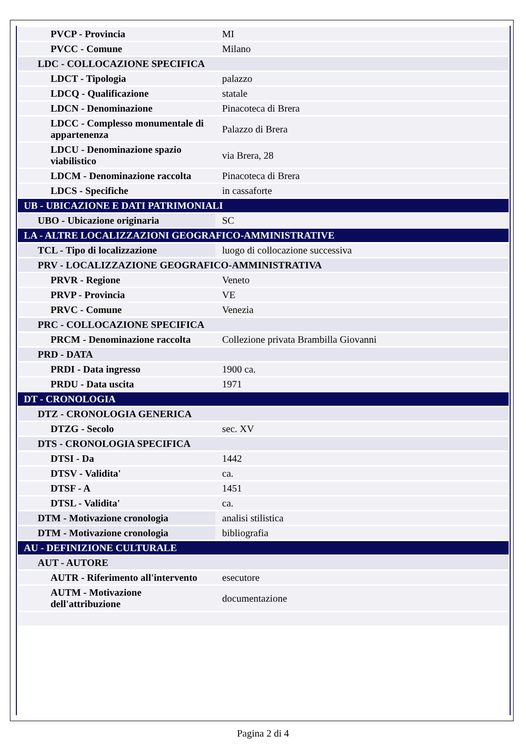| PVCP - Provincia | MI |
| PVCC - Comune | Milano |
| LDC - COLLOCAZIONE SPECIFICA | |
| LDCT - Tipologia | palazzo |
| LDCQ - Qualificazione | statale |
| LDCN - Denominazione | Pinacoteca di Brera |
| LDCC - Complesso monumentale di appartenenza | Palazzo di Brera |
| LDCU - Denominazione spazio viabilistico | via Brera, 28 |
| LDCM - Denominazione raccolta | Pinacoteca di Brera |
| LDCS - Specifiche | in cassaforte |
| UB - UBICAZIONE E DATI PATRIMONIALI | |
| UBO - Ubicazione originaria | SC |
| LA - ALTRE LOCALIZZAZIONI GEOGRAFICO-AMMINISTRATIVE | |
| TCL - Tipo di localizzazione | luogo di collocazione successiva |
| PRV - LOCALIZZAZIONE GEOGRAFICO-AMMINISTRATIVA | |
| PRVR - Regione | Veneto |
| PRVP - Provincia | VE |
| PRVC - Comune | Venezia |
| PRC - COLLOCAZIONE SPECIFICA | |
| PRCM - Denominazione raccolta | Collezione privata Brambilla Giovanni |
| PRD - DATA | |
| PRDI - Data ingresso | 1900 ca. |
| PRDU - Data uscita | 1971 |
| DT - CRONOLOGIA | |
| DTZ - CRONOLOGIA GENERICA | |
| DTZG - Secolo | sec. XV |
| DTS - CRONOLOGIA SPECIFICA | |
| DTSI - Da | 1442 |
| DTSV - Validita' | ca. |
| DTSF - A | 1451 |
| DTSL - Validita' | ca. |
| DTM - Motivazione cronologia | analisi stilistica |
| DTM - Motivazione cronologia | bibliografia |
| AU - DEFINIZIONE CULTURALE | |
| AUT - AUTORE | |
| AUTR - Riferimento all'intervento | esecutore |
| AUTM - Motivazione dell'attribuzione | documentazione |
Pagina 2 di 4